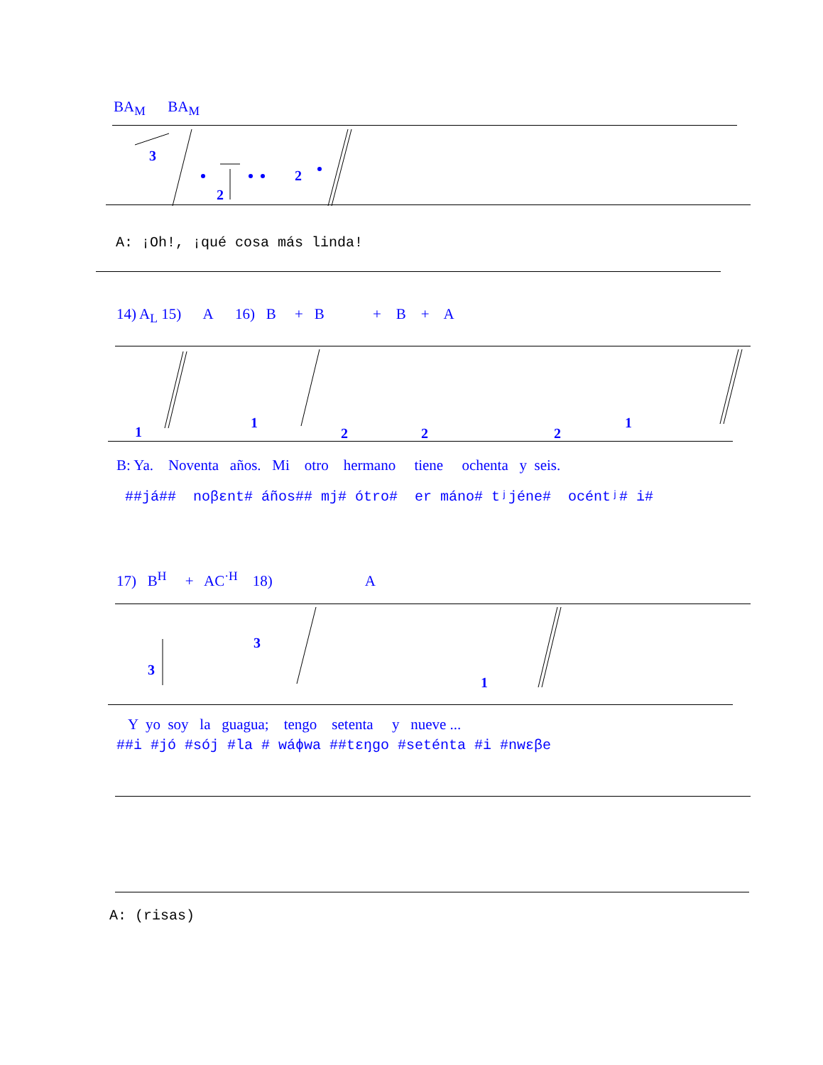BA<sub>M</sub> BA<sub>M</sub>
3
2
2
A: ¡Oh!, ¡qué cosa más linda!
14) A<sub>L</sub> 15) A 16) B + B + B + A
1
1
2
2
2
1
B: Ya. Noventa años. Mi otro hermano tiene ochenta y seis.
##já## noβɛnt# áños## mj# ótro# er máno# tʲjéne# océntʲ# i#
17) B<sup>H</sup> + AC<sup>·H</sup> 18) A
3
3
1
Y yo soy la guagua; tengo setenta y nueve ...
##i #jó #sój #la # wáɸwa ##tɛŋgo #seténta #i #nwɛβe
A: (risas)